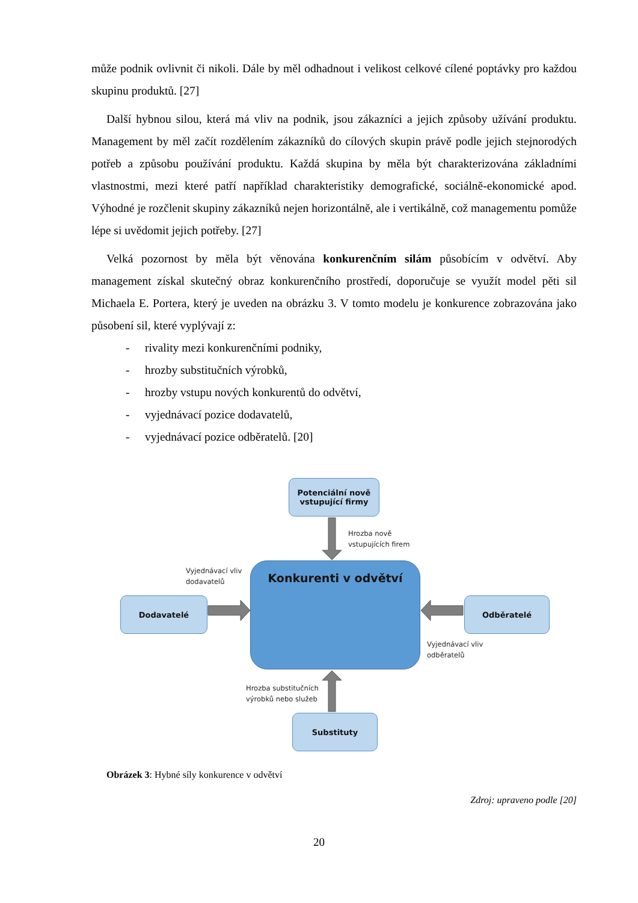může podnik ovlivnit či nikoli. Dále by měl odhadnout i velikost celkové cílené poptávky pro každou skupinu produktů. [27]
Další hybnou silou, která má vliv na podnik, jsou zákazníci a jejich způsoby užívání produktu. Management by měl začít rozdělením zákazníků do cílových skupin právě podle jejich stejnorodých potřeb a způsobu používání produktu. Každá skupina by měla být charakterizována základními vlastnostmi, mezi které patří například charakteristiky demografické, sociálně-ekonomické apod. Výhodné je rozčlenit skupiny zákazníků nejen horizontálně, ale i vertikálně, což managementu pomůže lépe si uvědomit jejich potřeby. [27]
Velká pozornost by měla být věnována konkurenčním silám působícím v odvětví. Aby management získal skutečný obraz konkurenčního prostředí, doporučuje se využít model pěti sil Michaela E. Portera, který je uveden na obrázku 3. V tomto modelu je konkurence zobrazována jako působení sil, které vyplývají z:
- rivality mezi konkurenčními podniky,
- hrozby substitučních výrobků,
- hrozby vstupu nových konkurentů do odvětví,
- vyjednávací pozice dodavatelů,
- vyjednávací pozice odběratelů. [20]
Potenciální nově
vstupující firmy
Hrozba nově
vstupujících firem
Vyjednávací vliv
dodavatelů
Konkurenti v odvětví
Dodavatelé
Odběratelé
Vyjednávací vliv
odběratelů
Hrozba substitučních
výrobků nebo služeb
Substituty
Obrázek 3: Hybné síly konkurence v odvětví
Zdroj: upraveno podle [20]
20